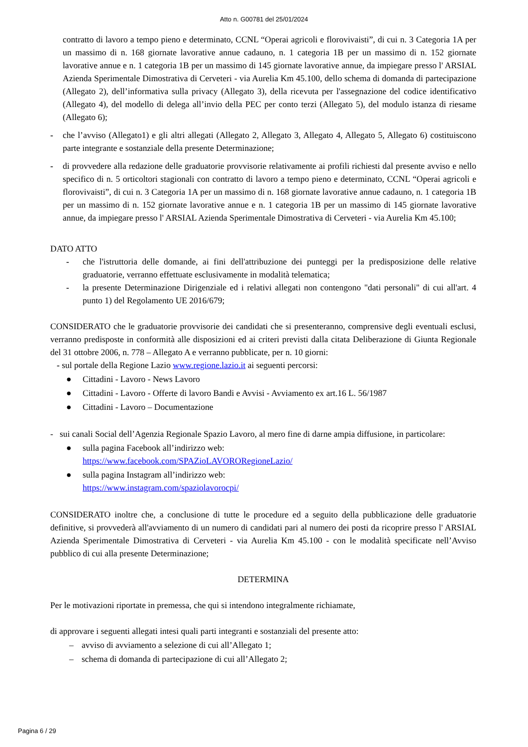Atto n. G00781 del 25/01/2024
contratto di lavoro a tempo pieno e determinato, CCNL “Operai agricoli e florovivaisti”, di cui n. 3 Categoria 1A per un massimo di n. 168 giornate lavorative annue cadauno, n. 1 categoria 1B per un massimo di n. 152 giornate lavorative annue e n. 1 categoria 1B per un massimo di 145 giornate lavorative annue, da impiegare presso l' ARSIAL Azienda Sperimentale Dimostrativa di Cerveteri - via Aurelia Km 45.100, dello schema di domanda di partecipazione (Allegato 2), dell’informativa sulla privacy (Allegato 3), della ricevuta per l'assegnazione del codice identificativo (Allegato 4), del modello di delega all’invio della PEC per conto terzi (Allegato 5), del modulo istanza di riesame (Allegato 6);
- che l’avviso (Allegato1) e gli altri allegati (Allegato 2, Allegato 3, Allegato 4, Allegato 5, Allegato 6) costituiscono parte integrante e sostanziale della presente Determinazione;
- di provvedere alla redazione delle graduatorie provvisorie relativamente ai profili richiesti dal presente avviso e nello specifico di n. 5 orticoltori stagionali con contratto di lavoro a tempo pieno e determinato, CCNL “Operai agricoli e florovivaisti”, di cui n. 3 Categoria 1A per un massimo di n. 168 giornate lavorative annue cadauno, n. 1 categoria 1B per un massimo di n. 152 giornate lavorative annue e n. 1 categoria 1B per un massimo di 145 giornate lavorative annue, da impiegare presso l' ARSIAL Azienda Sperimentale Dimostrativa di Cerveteri - via Aurelia Km 45.100;
DATO ATTO
- che l'istruttoria delle domande, ai fini dell'attribuzione dei punteggi per la predisposizione delle relative graduatorie, verranno effettuate esclusivamente in modalità telematica;
- la presente Determinazione Dirigenziale ed i relativi allegati non contengono "dati personali" di cui all'art. 4 punto 1) del Regolamento UE 2016/679;
CONSIDERATO che le graduatorie provvisorie dei candidati che si presenteranno, comprensive degli eventuali esclusi, verranno predisposte in conformità alle disposizioni ed ai criteri previsti dalla citata Deliberazione di Giunta Regionale del 31 ottobre 2006, n. 778 – Allegato A e verranno pubblicate, per n. 10 giorni:
- sul portale della Regione Lazio www.regione.lazio.it ai seguenti percorsi:
● Cittadini - Lavoro - News Lavoro
● Cittadini - Lavoro - Offerte di lavoro Bandi e Avvisi - Avviamento ex art.16 L. 56/1987
● Cittadini - Lavoro – Documentazione
- sui canali Social dell’Agenzia Regionale Spazio Lavoro, al mero fine di darne ampia diffusione, in particolare:
● sulla pagina Facebook all’indirizzo web:
https://www.facebook.com/SPAZioLAVORORegioneLazio/
● sulla pagina Instagram all’indirizzo web:
https://www.instagram.com/spaziolavorocpi/
CONSIDERATO inoltre che, a conclusione di tutte le procedure ed a seguito della pubblicazione delle graduatorie definitive, si provvederà all'avviamento di un numero di candidati pari al numero dei posti da ricoprire presso l' ARSIAL Azienda Sperimentale Dimostrativa di Cerveteri - via Aurelia Km 45.100 - con le modalità specificate nell’Avviso pubblico di cui alla presente Determinazione;
DETERMINA
Per le motivazioni riportate in premessa, che qui si intendono integralmente richiamate,
di approvare i seguenti allegati intesi quali parti integranti e sostanziali del presente atto:
– avviso di avviamento a selezione di cui all’Allegato 1;
– schema di domanda di partecipazione di cui all’Allegato 2;
Pagina 6 / 29